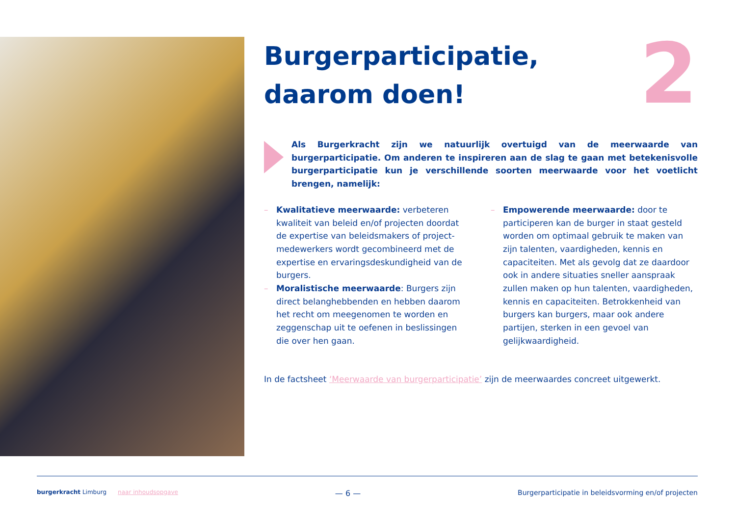2
Burgerparticipatie,
daarom doen!
Als Burgerkracht zijn we natuurlijk overtuigd van de meerwaarde van burgerparticipatie. Om anderen te inspireren aan de slag te gaan met betekenisvolle burgerparticipatie kun je verschillende soorten meerwaarde voor het voetlicht brengen, namelijk:
– Kwalitatieve meerwaarde: verbeteren kwaliteit van beleid en/of projecten doordat de expertise van beleidsmakers of project-medewerkers wordt gecombineerd met de expertise en ervaringsdeskundigheid van de burgers.
– Moralistische meerwaarde: Burgers zijn direct belanghebbenden en hebben daarom het recht om meegenomen te worden en zeggenschap uit te oefenen in beslissingen die over hen gaan.
– Empowerende meerwaarde: door te participeren kan de burger in staat gesteld worden om optimaal gebruik te maken van zijn talenten, vaardigheden, kennis en capaciteiten. Met als gevolg dat ze daardoor ook in andere situaties sneller aanspraak zullen maken op hun talenten, vaardigheden, kennis en capaciteiten. Betrokkenheid van burgers kan burgers, maar ook andere partijen, sterken in een gevoel van gelijkwaardigheid.
In de factsheet ‘Meerwaarde van burgerparticipatie’ zijn de meerwaardes concreet uitgewerkt.
burgerkracht Limburg naar inhoudsopgave — 6 — Burgerparticipatie in beleidsvorming en/of projecten